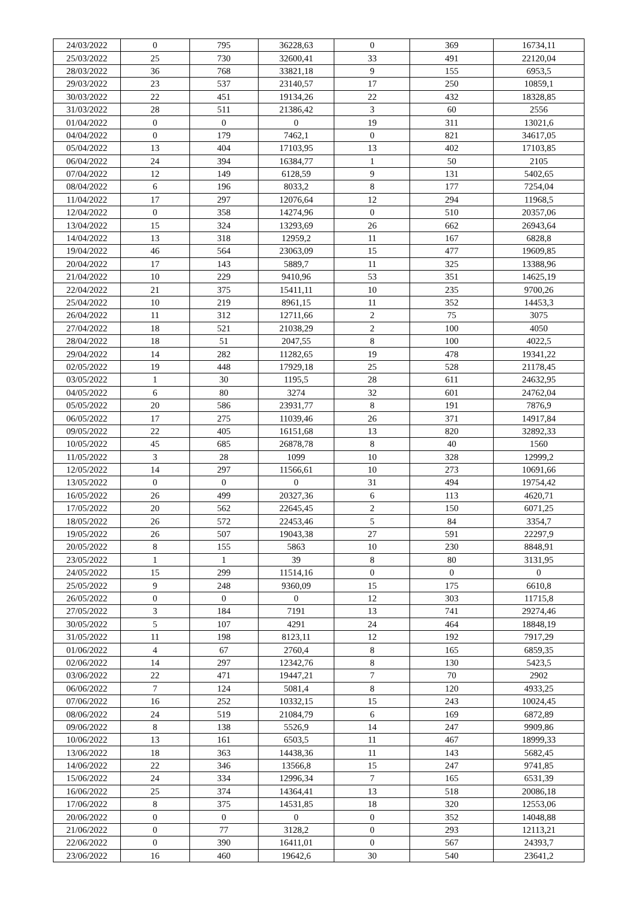| 24/03/2022 | 0 | 795 | 36228,63 | 0 | 369 | 16734,11 |
| 25/03/2022 | 25 | 730 | 32600,41 | 33 | 491 | 22120,04 |
| 28/03/2022 | 36 | 768 | 33821,18 | 9 | 155 | 6953,5 |
| 29/03/2022 | 23 | 537 | 23140,57 | 17 | 250 | 10859,1 |
| 30/03/2022 | 22 | 451 | 19134,26 | 22 | 432 | 18328,85 |
| 31/03/2022 | 28 | 511 | 21386,42 | 3 | 60 | 2556 |
| 01/04/2022 | 0 | 0 | 0 | 19 | 311 | 13021,6 |
| 04/04/2022 | 0 | 179 | 7462,1 | 0 | 821 | 34617,05 |
| 05/04/2022 | 13 | 404 | 17103,95 | 13 | 402 | 17103,85 |
| 06/04/2022 | 24 | 394 | 16384,77 | 1 | 50 | 2105 |
| 07/04/2022 | 12 | 149 | 6128,59 | 9 | 131 | 5402,65 |
| 08/04/2022 | 6 | 196 | 8033,2 | 8 | 177 | 7254,04 |
| 11/04/2022 | 17 | 297 | 12076,64 | 12 | 294 | 11968,5 |
| 12/04/2022 | 0 | 358 | 14274,96 | 0 | 510 | 20357,06 |
| 13/04/2022 | 15 | 324 | 13293,69 | 26 | 662 | 26943,64 |
| 14/04/2022 | 13 | 318 | 12959,2 | 11 | 167 | 6828,8 |
| 19/04/2022 | 46 | 564 | 23063,09 | 15 | 477 | 19609,85 |
| 20/04/2022 | 17 | 143 | 5889,7 | 11 | 325 | 13388,96 |
| 21/04/2022 | 10 | 229 | 9410,96 | 53 | 351 | 14625,19 |
| 22/04/2022 | 21 | 375 | 15411,11 | 10 | 235 | 9700,26 |
| 25/04/2022 | 10 | 219 | 8961,15 | 11 | 352 | 14453,3 |
| 26/04/2022 | 11 | 312 | 12711,66 | 2 | 75 | 3075 |
| 27/04/2022 | 18 | 521 | 21038,29 | 2 | 100 | 4050 |
| 28/04/2022 | 18 | 51 | 2047,55 | 8 | 100 | 4022,5 |
| 29/04/2022 | 14 | 282 | 11282,65 | 19 | 478 | 19341,22 |
| 02/05/2022 | 19 | 448 | 17929,18 | 25 | 528 | 21178,45 |
| 03/05/2022 | 1 | 30 | 1195,5 | 28 | 611 | 24632,95 |
| 04/05/2022 | 6 | 80 | 3274 | 32 | 601 | 24762,04 |
| 05/05/2022 | 20 | 586 | 23931,77 | 8 | 191 | 7876,9 |
| 06/05/2022 | 17 | 275 | 11039,46 | 26 | 371 | 14917,84 |
| 09/05/2022 | 22 | 405 | 16151,68 | 13 | 820 | 32892,33 |
| 10/05/2022 | 45 | 685 | 26878,78 | 8 | 40 | 1560 |
| 11/05/2022 | 3 | 28 | 1099 | 10 | 328 | 12999,2 |
| 12/05/2022 | 14 | 297 | 11566,61 | 10 | 273 | 10691,66 |
| 13/05/2022 | 0 | 0 | 0 | 31 | 494 | 19754,42 |
| 16/05/2022 | 26 | 499 | 20327,36 | 6 | 113 | 4620,71 |
| 17/05/2022 | 20 | 562 | 22645,45 | 2 | 150 | 6071,25 |
| 18/05/2022 | 26 | 572 | 22453,46 | 5 | 84 | 3354,7 |
| 19/05/2022 | 26 | 507 | 19043,38 | 27 | 591 | 22297,9 |
| 20/05/2022 | 8 | 155 | 5863 | 10 | 230 | 8848,91 |
| 23/05/2022 | 1 | 1 | 39 | 8 | 80 | 3131,95 |
| 24/05/2022 | 15 | 299 | 11514,16 | 0 | 0 | 0 |
| 25/05/2022 | 9 | 248 | 9360,09 | 15 | 175 | 6610,8 |
| 26/05/2022 | 0 | 0 | 0 | 12 | 303 | 11715,8 |
| 27/05/2022 | 3 | 184 | 7191 | 13 | 741 | 29274,46 |
| 30/05/2022 | 5 | 107 | 4291 | 24 | 464 | 18848,19 |
| 31/05/2022 | 11 | 198 | 8123,11 | 12 | 192 | 7917,29 |
| 01/06/2022 | 4 | 67 | 2760,4 | 8 | 165 | 6859,35 |
| 02/06/2022 | 14 | 297 | 12342,76 | 8 | 130 | 5423,5 |
| 03/06/2022 | 22 | 471 | 19447,21 | 7 | 70 | 2902 |
| 06/06/2022 | 7 | 124 | 5081,4 | 8 | 120 | 4933,25 |
| 07/06/2022 | 16 | 252 | 10332,15 | 15 | 243 | 10024,45 |
| 08/06/2022 | 24 | 519 | 21084,79 | 6 | 169 | 6872,89 |
| 09/06/2022 | 8 | 138 | 5526,9 | 14 | 247 | 9909,86 |
| 10/06/2022 | 13 | 161 | 6503,5 | 11 | 467 | 18999,33 |
| 13/06/2022 | 18 | 363 | 14438,36 | 11 | 143 | 5682,45 |
| 14/06/2022 | 22 | 346 | 13566,8 | 15 | 247 | 9741,85 |
| 15/06/2022 | 24 | 334 | 12996,34 | 7 | 165 | 6531,39 |
| 16/06/2022 | 25 | 374 | 14364,41 | 13 | 518 | 20086,18 |
| 17/06/2022 | 8 | 375 | 14531,85 | 18 | 320 | 12553,06 |
| 20/06/2022 | 0 | 0 | 0 | 0 | 352 | 14048,88 |
| 21/06/2022 | 0 | 77 | 3128,2 | 0 | 293 | 12113,21 |
| 22/06/2022 | 0 | 390 | 16411,01 | 0 | 567 | 24393,7 |
| 23/06/2022 | 16 | 460 | 19642,6 | 30 | 540 | 23641,2 |